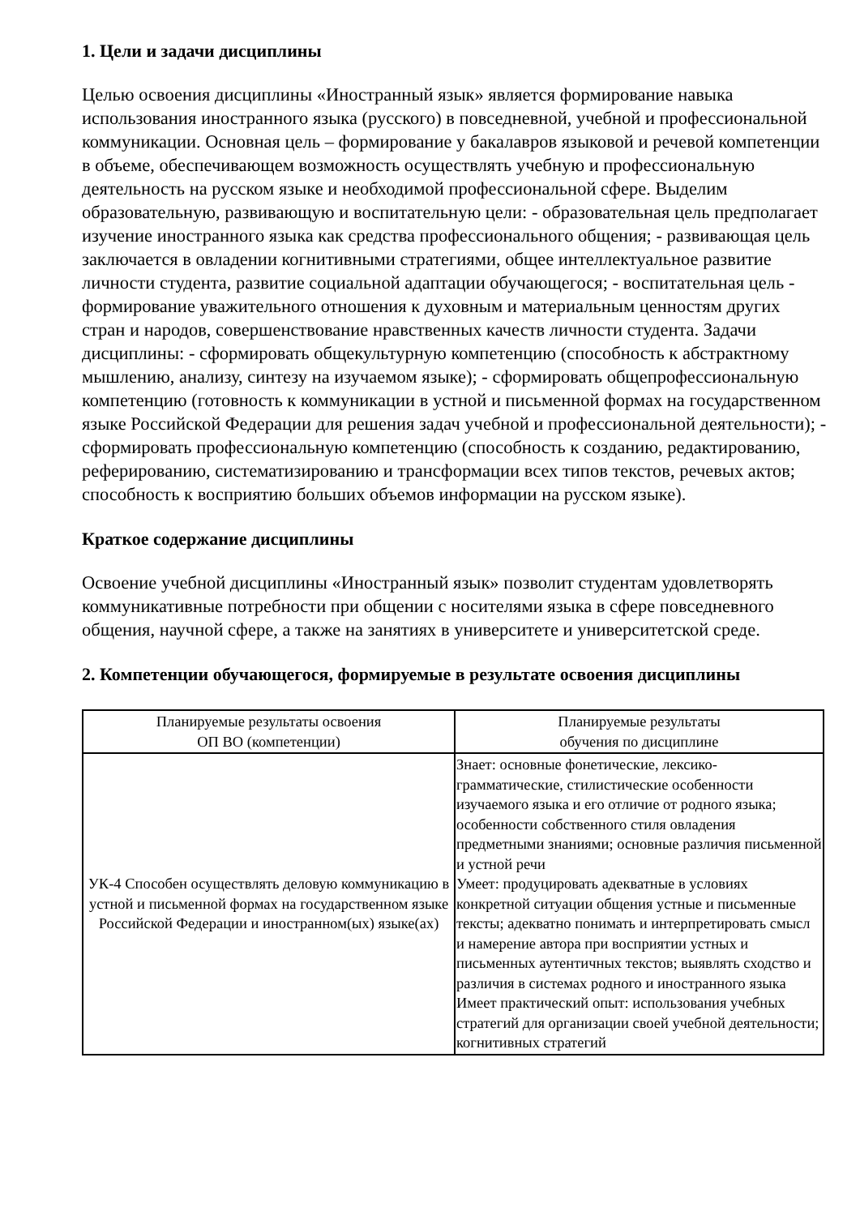1. Цели и задачи дисциплины
Целью освоения дисциплины «Иностранный язык» является формирование навыка использования иностранного языка (русского) в повседневной, учебной и профессиональной коммуникации. Основная цель – формирование у бакалавров языковой и речевой компетенции в объеме, обеспечивающем возможность осуществлять учебную и профессиональную деятельность на русском языке и необходимой профессиональной сфере. Выделим образовательную, развивающую и воспитательную цели: - образовательная цель предполагает изучение иностранного языка как средства профессионального общения; - развивающая цель заключается в овладении когнитивными стратегиями, общее интеллектуальное развитие личности студента, развитие социальной адаптации обучающегося; - воспитательная цель - формирование уважительного отношения к духовным и материальным ценностям других стран и народов, совершенствование нравственных качеств личности студента. Задачи дисциплины: - сформировать общекультурную компетенцию (способность к абстрактному мышлению, анализу, синтезу на изучаемом языке); - сформировать общепрофессиональную компетенцию (готовность к коммуникации в устной и письменной формах на государственном языке Российской Федерации для решения задач учебной и профессиональной деятельности); - сформировать профессиональную компетенцию (способность к созданию, редактированию, реферированию, систематизированию и трансформации всех типов текстов, речевых актов; способность к восприятию больших объемов информации на русском языке).
Краткое содержание дисциплины
Освоение учебной дисциплины «Иностранный язык» позволит студентам удовлетворять коммуникативные потребности при общении с носителями языка в сфере повседневного общения, научной сфере, а также на занятиях в университете и университетской среде.
2. Компетенции обучающегося, формируемые в результате освоения дисциплины
| Планируемые результаты освоения ОП ВО (компетенции) | Планируемые результаты обучения по дисциплине |
| --- | --- |
| УК-4 Способен осуществлять деловую коммуникацию в устной и письменной формах на государственном языке Российской Федерации и иностранном(ых) языке(ах) | Знает: основные фонетические, лексико-грамматические, стилистические особенности изучаемого языка и его отличие от родного языка; особенности собственного стиля овладения предметными знаниями; основные различия письменной и устной речи Умеет: продуцировать адекватные в условиях конкретной ситуации общения устные и письменные тексты; адекватно понимать и интерпретировать смысл и намерение автора при восприятии устных и письменных аутентичных текстов; выявлять сходство и различия в системах родного и иностранного языка Имеет практический опыт: использования учебных стратегий для организации своей учебной деятельности; когнитивных стратегий |